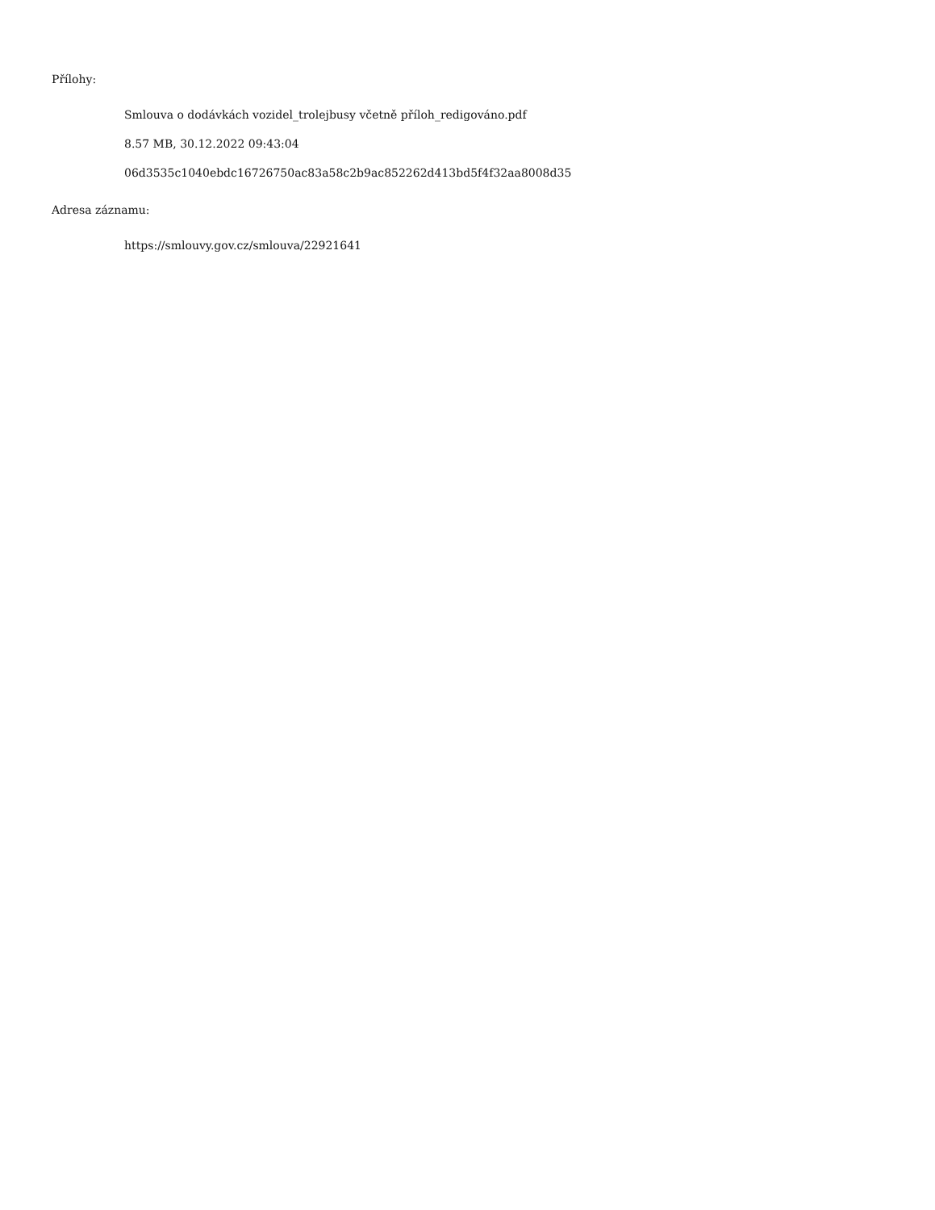Přílohy:
Smlouva o dodávkách vozidel_trolejbusy včetně příloh_redigováno.pdf
8.57 MB, 30.12.2022 09:43:04
06d3535c1040ebdc16726750ac83a58c2b9ac852262d413bd5f4f32aa8008d35
Adresa záznamu:
https://smlouvy.gov.cz/smlouva/22921641